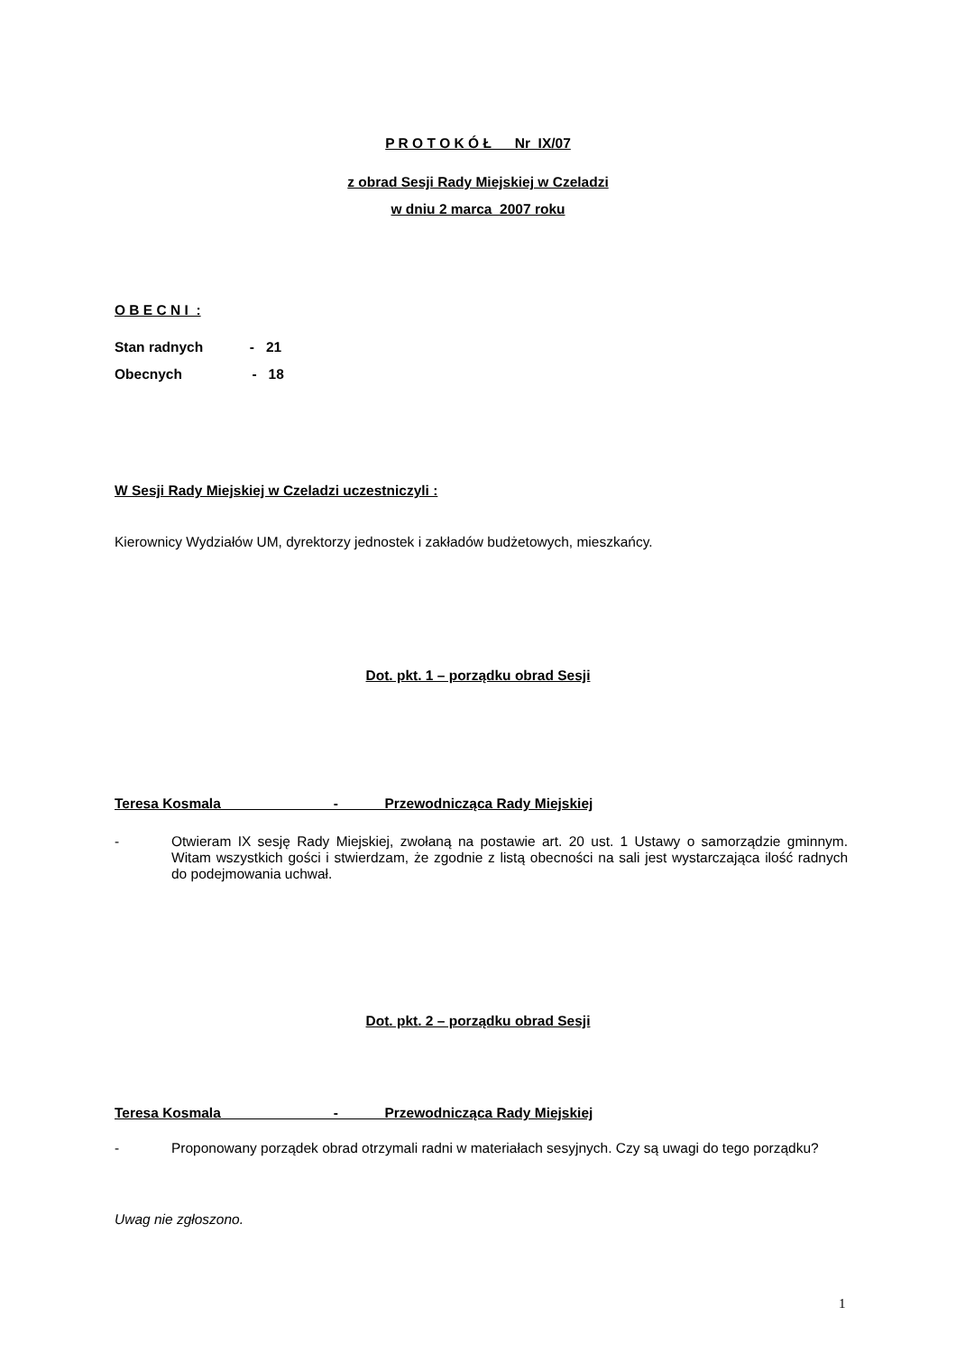P R O T O K Ó Ł Nr IX/07
z obrad Sesji Rady Miejskiej w Czeladzi
w dniu 2 marca 2007 roku
O B E C N I :
Stan radnych - 21
Obecnych - 18
W Sesji Rady Miejskiej w Czeladzi uczestniczyli :
Kierownicy Wydziałów UM, dyrektorzy jednostek i zakładów budżetowych, mieszkańcy.
Dot. pkt. 1 – porządku obrad Sesji
Teresa Kosmala - Przewodnicząca Rady Miejskiej
- Otwieram IX sesję Rady Miejskiej, zwołaną na postawie art. 20 ust. 1 Ustawy o samorządzie gminnym. Witam wszystkich gości i stwierdzam, że zgodnie z listą obecności na sali jest wystarczająca ilość radnych do podejmowania uchwał.
Dot. pkt. 2 – porządku obrad Sesji
Teresa Kosmala - Przewodnicząca Rady Miejskiej
- Proponowany porządek obrad otrzymali radni w materiałach sesyjnych. Czy są uwagi do tego porządku?
Uwag nie zgłoszono.
1